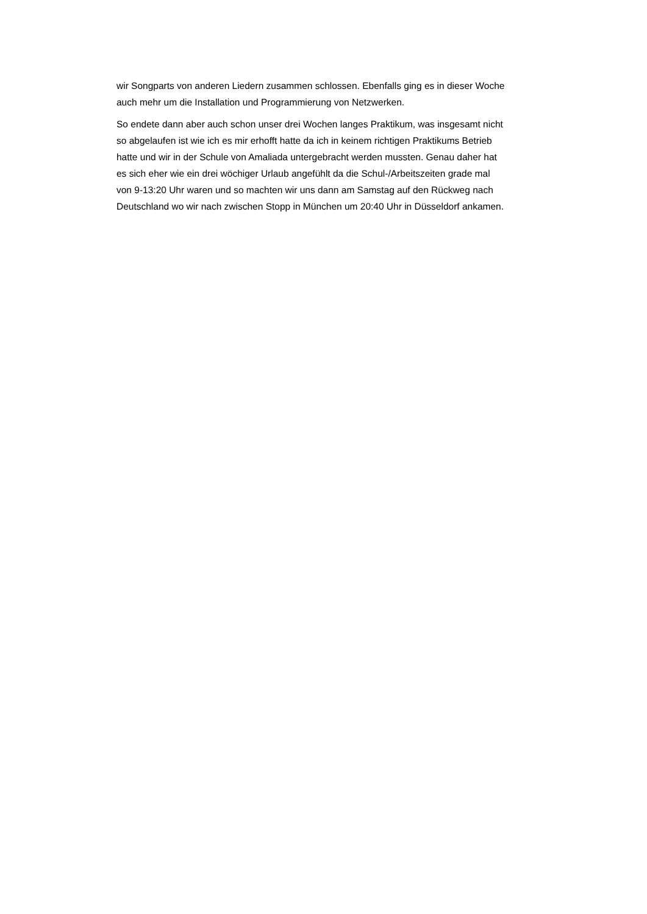wir Songparts von anderen Liedern zusammen schlossen. Ebenfalls ging es in dieser Woche
auch mehr um die Installation und Programmierung von Netzwerken.
So endete dann aber auch schon unser drei Wochen langes Praktikum, was insgesamt nicht
so abgelaufen ist wie ich es mir erhofft hatte da ich in keinem richtigen Praktikums Betrieb
hatte und wir in der Schule von Amaliada untergebracht werden mussten. Genau daher hat
es sich eher wie ein drei wöchiger Urlaub angefühlt da die Schul-/Arbeitszeiten grade mal
von 9-13:20 Uhr waren und so machten wir uns dann am Samstag auf den Rückweg nach
Deutschland wo wir nach zwischen Stopp in München um 20:40 Uhr in Düsseldorf ankamen.